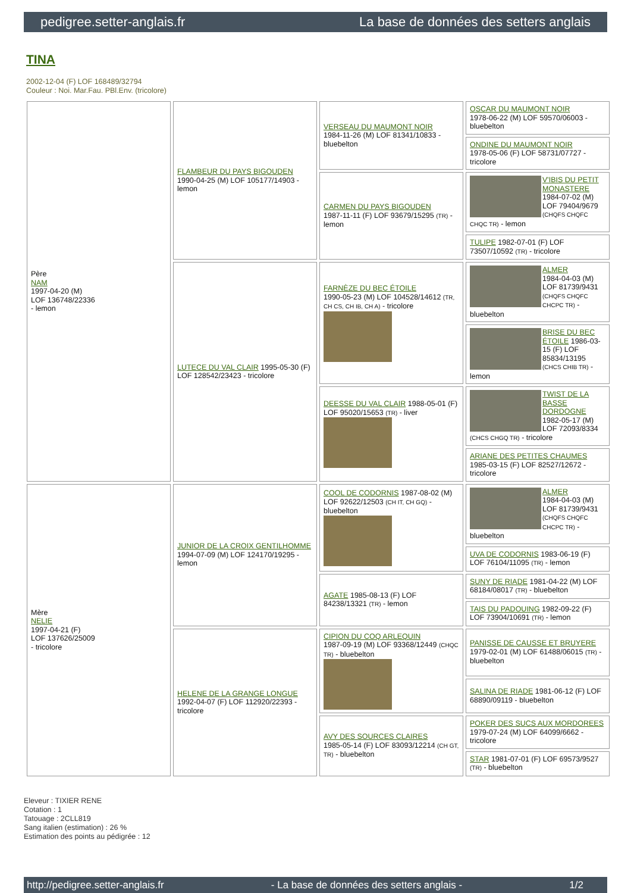pedigree.setter-anglais.fr La base de données des setters anglais
TINA
2002-12-04 (F) LOF 168489/32794
Couleur : Noi. Mar.Fau. PBl.Env. (tricolore)
| Père NAM 1997-04-20 (M) LOF 136748/22336 - lemon | FLAMBEUR DU PAYS BIGOUDEN 1990-04-25 (M) LOF 105177/14903 - lemon | VERSEAU DU MAUMONT NOIR 1984-11-26 (M) LOF 81341/10833 - bluebelton | OSCAR DU MAUMONT NOIR 1978-06-22 (M) LOF 59570/06003 - bluebelton |
| | | | ONDINE DU MAUMONT NOIR 1978-05-06 (F) LOF 58731/07727 - tricolore |
| | | CARMEN DU PAYS BIGOUDEN 1987-11-11 (F) LOF 93679/15295 (TR) - lemon | V'IBIS DU PETIT MONASTERE 1984-07-02 (M) LOF 79404/9679 (CHQFS CHQFC CHQC TR) - lemon |
| | | | TULIPE 1982-07-01 (F) LOF 73507/10592 (TR) - tricolore |
| | LUTECE DU VAL CLAIR 1995-05-30 (F) LOF 128542/23423 - tricolore | FARNÈZE DU BEC ÉTOILE 1990-05-23 (M) LOF 104528/14612 (TR, CH CS, CH IB, CH A) - tricolore | ALMER 1984-04-03 (M) LOF 81739/9431 (CHQFS CHQFC CHCPC TR) - bluebelton |
| | | | BRISE DU BEC ÉTOILE 1986-03-15 (F) LOF 85834/13195 (CHCS CHIB TR) - lemon |
| | | DEESSE DU VAL CLAIR 1988-05-01 (F) LOF 95020/15653 (TR) - liver | TWIST DE LA BASSE DORDOGNE 1982-05-17 (M) LOF 72093/8334 (CHCS CHGQ TR) - tricolore |
| | | | ARIANE DES PETITES CHAUMES 1985-03-15 (F) LOF 82527/12672 - tricolore |
| Mère NELIE 1997-04-21 (F) LOF 137626/25009 - tricolore | JUNIOR DE LA CROIX GENTILHOMME 1994-07-09 (M) LOF 124170/19295 - lemon | COOL DE CODORNIS 1987-08-02 (M) LOF 92622/12503 (CH IT, CH GQ) - bluebelton | ALMER 1984-04-03 (M) LOF 81739/9431 (CHQFS CHQFC CHCPC TR) - bluebelton |
| | | | UVA DE CODORNIS 1983-06-19 (F) LOF 76104/11095 (TR) - lemon |
| | | AGATE 1985-08-13 (F) LOF 84238/13321 (TR) - lemon | SUNY DE RIADE 1981-04-22 (M) LOF 68184/08017 (TR) - bluebelton |
| | | | TAIS DU PADOUING 1982-09-22 (F) LOF 73904/10691 (TR) - lemon |
| | HELENE DE LA GRANGE LONGUE 1992-04-07 (F) LOF 112920/22393 - tricolore | CIPION DU COQ ARLEQUIN 1987-09-19 (M) LOF 93368/12449 (CHQC TR) - bluebelton | PANISSE DE CAUSSE ET BRUYERE 1979-02-01 (M) LOF 61488/06015 (TR) - bluebelton |
| | | | SALINA DE RIADE 1981-06-12 (F) LOF 68890/09119 - bluebelton |
| | | AVY DES SOURCES CLAIRES 1985-05-14 (F) LOF 83093/12214 (CH GT, TR) - bluebelton | POKER DES SUCS AUX MORDOREES 1979-07-24 (M) LOF 64099/6662 - tricolore |
| | | | STAR 1981-07-01 (F) LOF 69573/9527 (TR) - bluebelton |
Eleveur : TIXIER RENE
Cotation : 1
Tatouage : 2CLL819
Sang italien (estimation) : 26 %
Estimation des points au pédigrée : 12
http://pedigree.setter-anglais.fr - La base de données des setters anglais - 1/2